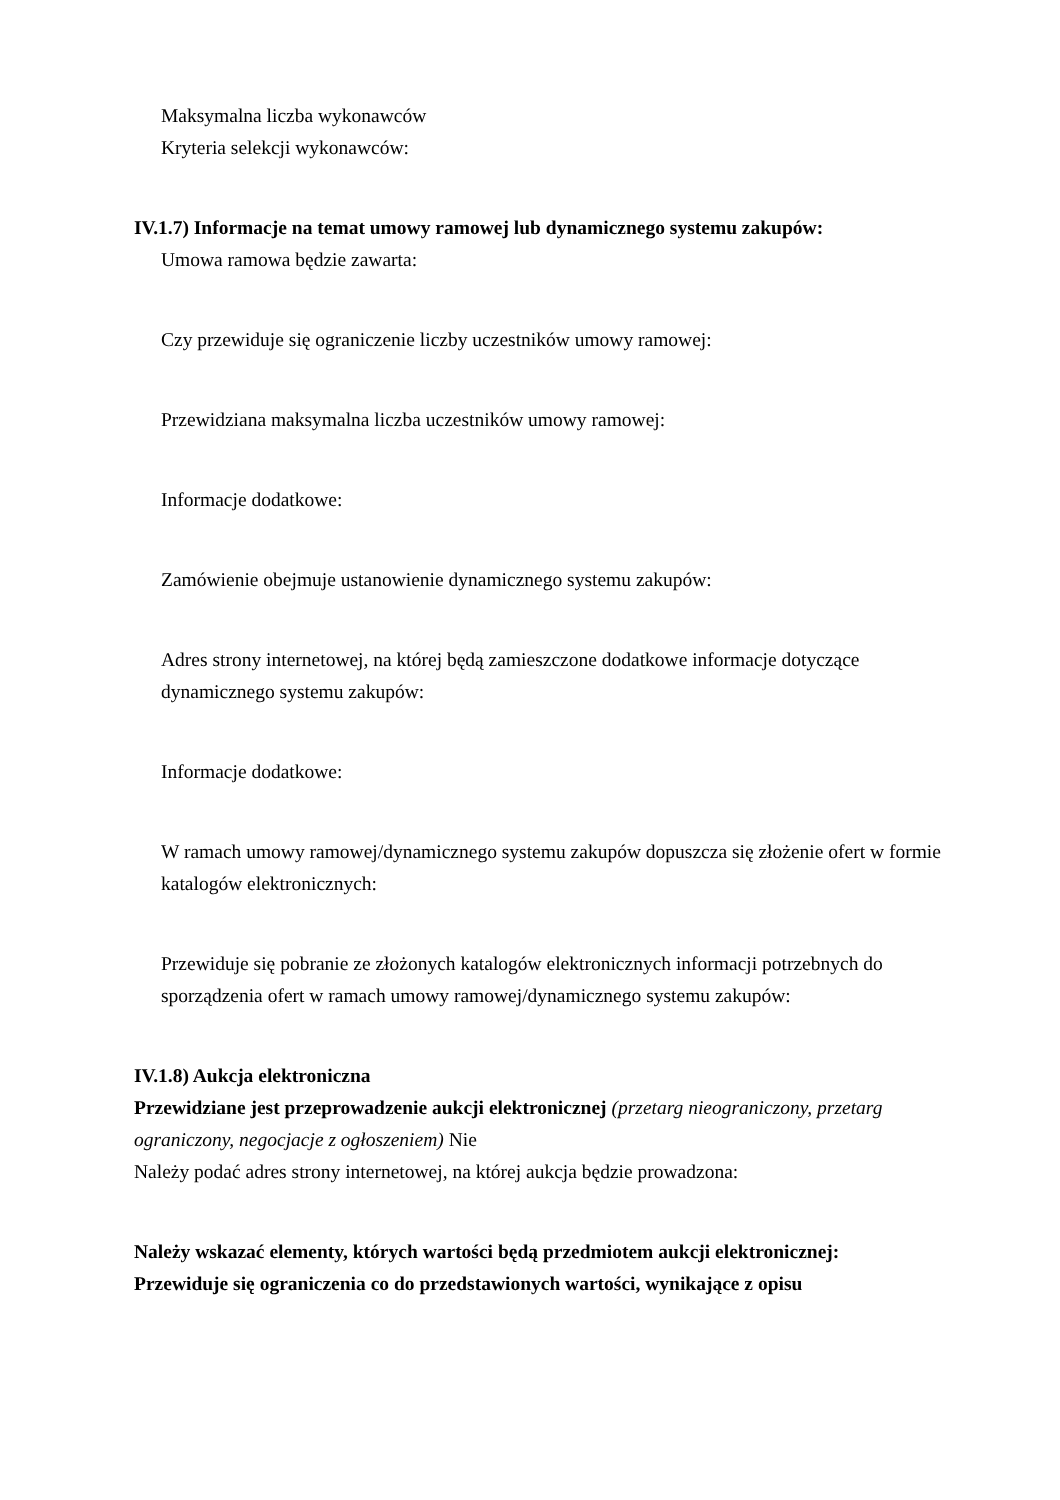Maksymalna liczba wykonawców
Kryteria selekcji wykonawców:
IV.1.7) Informacje na temat umowy ramowej lub dynamicznego systemu zakupów:
Umowa ramowa będzie zawarta:
Czy przewiduje się ograniczenie liczby uczestników umowy ramowej:
Przewidziana maksymalna liczba uczestników umowy ramowej:
Informacje dodatkowe:
Zamówienie obejmuje ustanowienie dynamicznego systemu zakupów:
Adres strony internetowej, na której będą zamieszczone dodatkowe informacje dotyczące dynamicznego systemu zakupów:
Informacje dodatkowe:
W ramach umowy ramowej/dynamicznego systemu zakupów dopuszcza się złożenie ofert w formie katalogów elektronicznych:
Przewiduje się pobranie ze złożonych katalogów elektronicznych informacji potrzebnych do sporządzenia ofert w ramach umowy ramowej/dynamicznego systemu zakupów:
IV.1.8) Aukcja elektroniczna
Przewidziane jest przeprowadzenie aukcji elektronicznej (przetarg nieograniczony, przetarg ograniczony, negocjacje z ogłoszeniem) Nie
Należy podać adres strony internetowej, na której aukcja będzie prowadzona:
Należy wskazać elementy, których wartości będą przedmiotem aukcji elektronicznej:
Przewiduje się ograniczenia co do przedstawionych wartości, wynikające z opisu